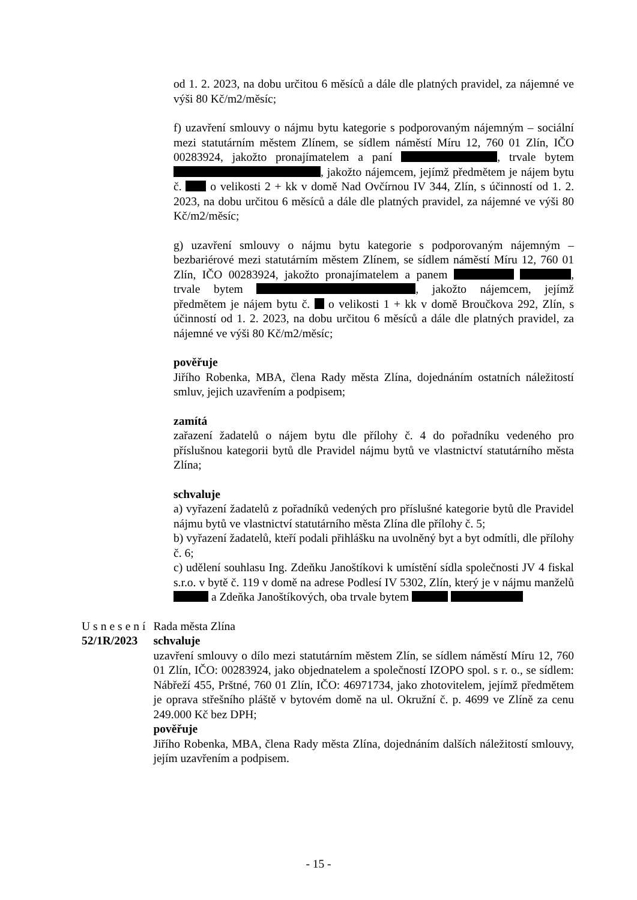od 1. 2. 2023, na dobu určitou 6 měsíců a dále dle platných pravidel, za nájemné ve výši 80 Kč/m2/měsíc;
f) uzavření smlouvy o nájmu bytu kategorie s podporovaným nájemným – sociální mezi statutárním městem Zlínem, se sídlem náměstí Míru 12, 760 01 Zlín, IČO 00283924, jakožto pronajímatelem a paní , trvale bytem , jakožto nájemcem, jejímž předmětem je nájem bytu č. o velikosti 2 + kk v domě Nad Ovčírnou IV 344, Zlín, s účinností od 1. 2. 2023, na dobu určitou 6 měsíců a dále dle platných pravidel, za nájemné ve výši 80 Kč/m2/měsíc;
g) uzavření smlouvy o nájmu bytu kategorie s podporovaným nájemným – bezbariérové mezi statutárním městem Zlínem, se sídlem náměstí Míru 12, 760 01 Zlín, IČO 00283924, jakožto pronajímatelem a panem , trvale bytem , jakožto nájemcem, jejímž předmětem je nájem bytu č. o velikosti 1 + kk v domě Broučkova 292, Zlín, s účinností od 1. 2. 2023, na dobu určitou 6 měsíců a dále dle platných pravidel, za nájemné ve výši 80 Kč/m2/měsíc;
pověřuje
Jiřího Robenka, MBA, člena Rady města Zlína, dojednáním ostatních náležitostí smluv, jejich uzavřením a podpisem;
zamítá
zařazení žadatelů o nájem bytu dle přílohy č. 4 do pořadníku vedeného pro příslušnou kategorii bytů dle Pravidel nájmu bytů ve vlastnictví statutárního města Zlína;
schvaluje
a) vyřazení žadatelů z pořadníků vedených pro příslušné kategorie bytů dle Pravidel nájmu bytů ve vlastnictví statutárního města Zlína dle přílohy č. 5;
b) vyřazení žadatelů, kteří podali přihlášku na uvolněný byt a byt odmítli, dle přílohy č. 6;
c) udělení souhlasu Ing. Zdeňku Janoštíkovi k umístění sídla společnosti JV 4 fiskal s.r.o. v bytě č. 119 v domě na adrese Podlesí IV 5302, Zlín, který je v nájmu manželů a Zdeňka Janoštíkových, oba trvale bytem
Usnesení
52/1R/2023
Rada města Zlína
schvaluje
uzavření smlouvy o dílo mezi statutárním městem Zlín, se sídlem náměstí Míru 12, 760 01 Zlín, IČO: 00283924, jako objednatelem a společností IZOPO spol. s r. o., se sídlem: Nábřeží 455, Prštné, 760 01 Zlín, IČO: 46971734, jako zhotovitelem, jejímž předmětem je oprava střešního pláště v bytovém domě na ul. Okružní č. p. 4699 ve Zlíně za cenu 249.000 Kč bez DPH;
pověřuje
Jiřího Robenka, MBA, člena Rady města Zlína, dojednáním dalších náležitostí smlouvy, jejím uzavřením a podpisem.
- 15 -